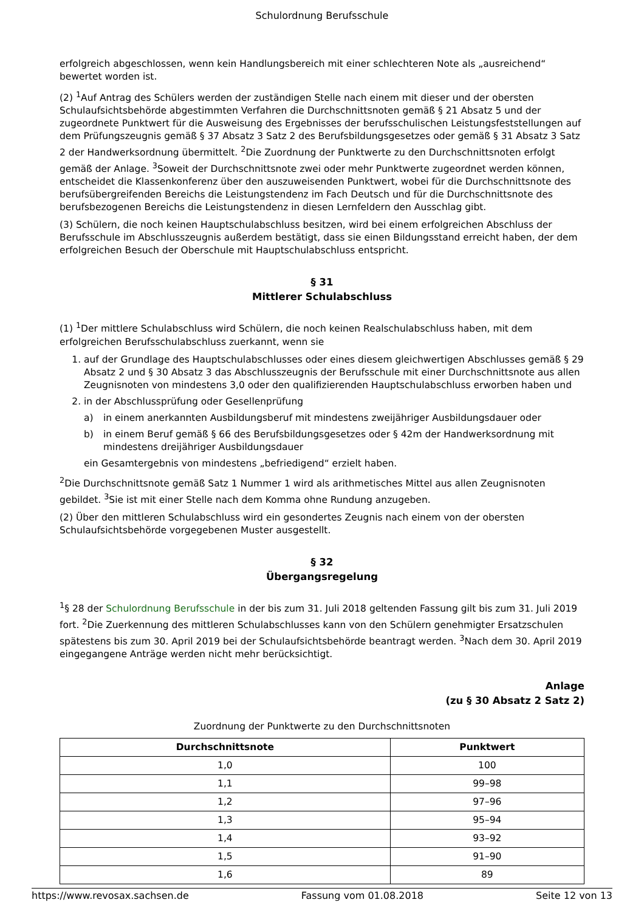Schulordnung Berufsschule
erfolgreich abgeschlossen, wenn kein Handlungsbereich mit einer schlechteren Note als „ausreichend“ bewertet worden ist.
(2) <sup>1</sup>Auf Antrag des Schülers werden der zuständigen Stelle nach einem mit dieser und der obersten Schulaufsichtsbehörde abgestimmten Verfahren die Durchschnittsnoten gemäß § 21 Absatz 5 und der zugeordnete Punktwert für die Ausweisung des Ergebnisses der berufsschulischen Leistungsfeststellungen auf dem Prüfungszeugnis gemäß § 37 Absatz 3 Satz 2 des Berufsbildungsgesetzes oder gemäß § 31 Absatz 3 Satz 2 der Handwerksordnung übermittelt. <sup>2</sup>Die Zuordnung der Punktwerte zu den Durchschnittsnoten erfolgt gemäß der Anlage. <sup>3</sup>Soweit der Durchschnittsnote zwei oder mehr Punktwerte zugeordnet werden können, entscheidet die Klassenkonferenz über den auszuweisenden Punktwert, wobei für die Durchschnittsnote des berufsübergreifenden Bereichs die Leistungstendenz im Fach Deutsch und für die Durchschnittsnote des berufsbezogenen Bereichs die Leistungstendenz in diesen Lernfeldern den Ausschlag gibt.
(3) Schülern, die noch keinen Hauptschulabschluss besitzen, wird bei einem erfolgreichen Abschluss der Berufsschule im Abschlusszeugnis außerdem bestätigt, dass sie einen Bildungsstand erreicht haben, der dem erfolgreichen Besuch der Oberschule mit Hauptschulabschluss entspricht.
§ 31
Mittlerer Schulabschluss
(1) <sup>1</sup>Der mittlere Schulabschluss wird Schülern, die noch keinen Realschulabschluss haben, mit dem erfolgreichen Berufsschulabschluss zuerkannt, wenn sie
1. auf der Grundlage des Hauptschulabschlusses oder eines diesem gleichwertigen Abschlusses gemäß § 29 Absatz 2 und § 30 Absatz 3 das Abschlusszeugnis der Berufsschule mit einer Durchschnittsnote aus allen Zeugnisnoten von mindestens 3,0 oder den qualifizierenden Hauptschulabschluss erworben haben und
2. in der Abschlussprüfung oder Gesellenprüfung
a) in einem anerkannten Ausbildungsberuf mit mindestens zweijähriger Ausbildungsdauer oder
b) in einem Beruf gemäß § 66 des Berufsbildungsgesetzes oder § 42m der Handwerksordnung mit mindestens dreijähriger Ausbildungsdauer
ein Gesamtergebnis von mindestens „befriedigend“ erzielt haben.
<sup>2</sup> Die Durchschnittsnote gemäß Satz 1 Nummer 1 wird als arithmetisches Mittel aus allen Zeugnisnoten gebildet. <sup>3</sup>Sie ist mit einer Stelle nach dem Komma ohne Rundung anzugeben.
(2) Über den mittleren Schulabschluss wird ein gesondertes Zeugnis nach einem von der obersten Schulaufsichtsbehörde vorgegebenen Muster ausgestellt.
§ 32
Übergangsregelung
<sup>1</sup> § 28 der Schulordnung Berufsschule in der bis zum 31. Juli 2018 geltenden Fassung gilt bis zum 31. Juli 2019 fort. <sup>2</sup>Die Zuerkennung des mittleren Schulabschlusses kann von den Schülern genehmigter Ersatzschulen spätestens bis zum 30. April 2019 bei der Schulaufsichtsbehörde beantragt werden. <sup>3</sup>Nach dem 30. April 2019 eingegangene Anträge werden nicht mehr berücksichtigt.
Anlage
(zu § 30 Absatz 2 Satz 2)
Zuordnung der Punktwerte zu den Durchschnittsnoten
| Durchschnittsnote | Punktwert |
| --- | --- |
| 1,0 | 100 |
| 1,1 | 99–98 |
| 1,2 | 97–96 |
| 1,3 | 95–94 |
| 1,4 | 93–92 |
| 1,5 | 91–90 |
| 1,6 | 89 |
https://www.revosax.sachsen.de Fassung vom 01.08.2018 Seite 12 von 13